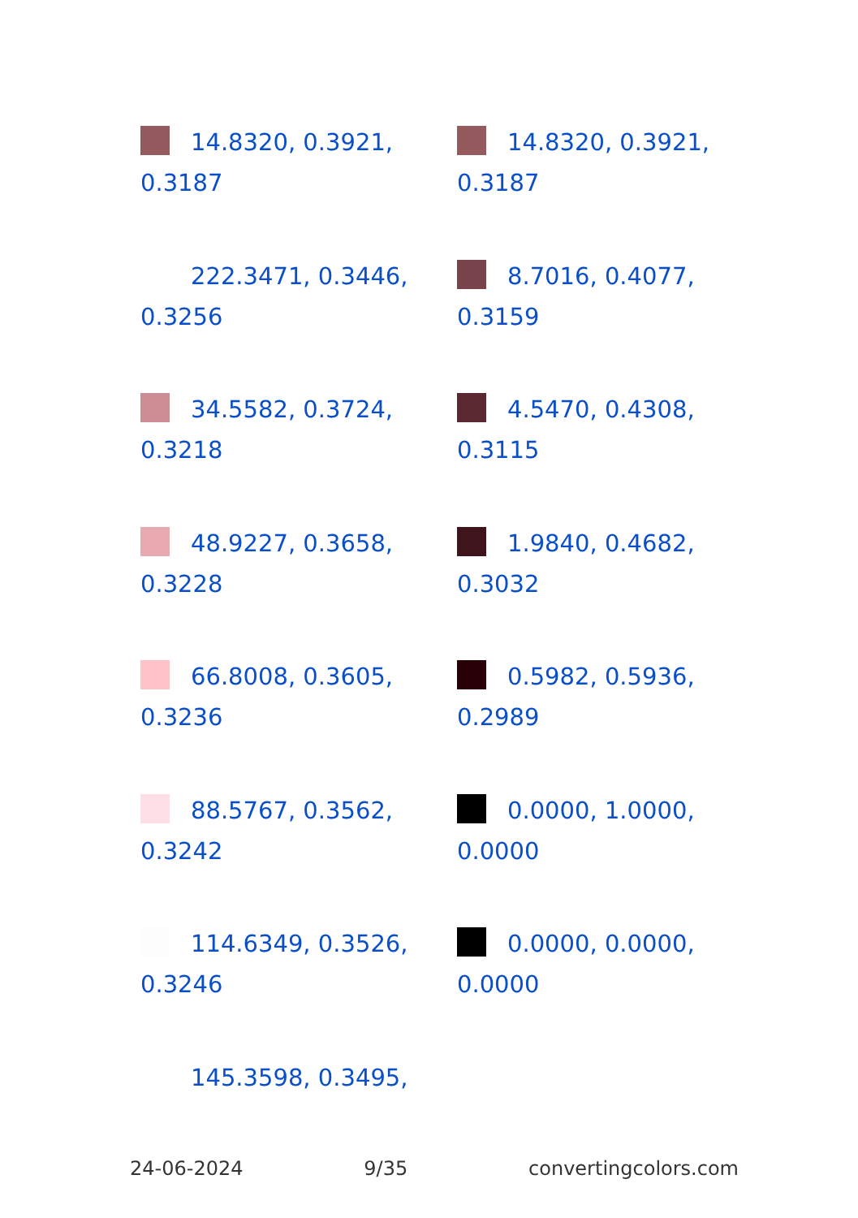14.8320, 0.3921,
0.3187
14.8320, 0.3921,
0.3187
222.3471, 0.3446,
0.3256
8.7016, 0.4077,
0.3159
34.5582, 0.3724,
0.3218
4.5470, 0.4308,
0.3115
48.9227, 0.3658,
0.3228
1.9840, 0.4682,
0.3032
66.8008, 0.3605,
0.3236
0.5982, 0.5936,
0.2989
88.5767, 0.3562,
0.3242
0.0000, 1.0000,
0.0000
114.6349, 0.3526,
0.3246
0.0000, 0.0000,
0.0000
145.3598, 0.3495,
24-06-2024 9/35 convertingcolors.com